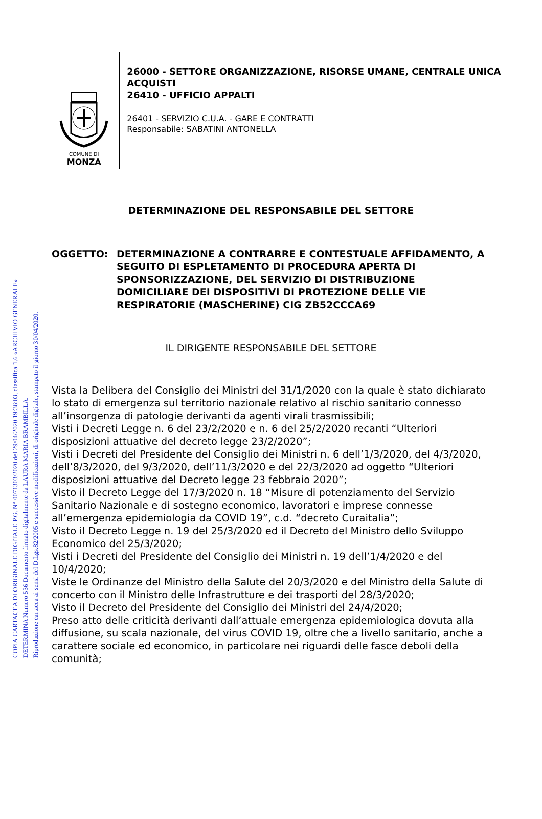COPIA CARTACEA DI ORIGINALE DIGITALE P.G. N° 0071303/2020 del 29/04/2020 19:36:03, classifica 1.6 «ARCHIVIO GENERALE»
DETERMINA Numero 536 Documento firmato digitalmente da LAURA MARIA BRAMBILLA.
Riproduzione cartacea ai sensi del D.Lgs.82/2005 e successive modificazioni, di originale digitale, stampato il giorno 30/04/2020.
COMUNE DI
MONZA
26000 - SETTORE ORGANIZZAZIONE, RISORSE UMANE, CENTRALE UNICA ACQUISTI
26410 - UFFICIO APPALTI
26401 - SERVIZIO C.U.A. - GARE E CONTRATTI
Responsabile: SABATINI ANTONELLA
DETERMINAZIONE DEL RESPONSABILE DEL SETTORE
OGGETTO: DETERMINAZIONE A CONTRARRE E CONTESTUALE AFFIDAMENTO, A SEGUITO DI ESPLETAMENTO DI PROCEDURA APERTA DI SPONSORIZZAZIONE, DEL SERVIZIO DI DISTRIBUZIONE DOMICILIARE DEI DISPOSITIVI DI PROTEZIONE DELLE VIE RESPIRATORIE (MASCHERINE) CIG ZB52CCCA69
IL DIRIGENTE RESPONSABILE DEL SETTORE
Vista la Delibera del Consiglio dei Ministri del 31/1/2020 con la quale è stato dichiarato lo stato di emergenza sul territorio nazionale relativo al rischio sanitario connesso all’insorgenza di patologie derivanti da agenti virali trasmissibili;
Visti i Decreti Legge n. 6 del 23/2/2020 e n. 6 del 25/2/2020 recanti “Ulteriori disposizioni attuative del decreto legge 23/2/2020”;
Visti i Decreti del Presidente del Consiglio dei Ministri n. 6 dell’1/3/2020, del 4/3/2020, dell’8/3/2020, del 9/3/2020, dell’11/3/2020 e del 22/3/2020 ad oggetto “Ulteriori disposizioni attuative del Decreto legge 23 febbraio 2020”;
Visto il Decreto Legge del 17/3/2020 n. 18 “Misure di potenziamento del Servizio Sanitario Nazionale e di sostegno economico, lavoratori e imprese connesse all’emergenza epidemiologia da COVID 19”, c.d. “decreto Curaitalia”;
Visto il Decreto Legge n. 19 del 25/3/2020 ed il Decreto del Ministro dello Sviluppo Economico del 25/3/2020;
Visti i Decreti del Presidente del Consiglio dei Ministri n. 19 dell’1/4/2020 e del 10/4/2020;
Viste le Ordinanze del Ministro della Salute del 20/3/2020 e del Ministro della Salute di concerto con il Ministro delle Infrastrutture e dei trasporti del 28/3/2020;
Visto il Decreto del Presidente del Consiglio dei Ministri del 24/4/2020;
Preso atto delle criticità derivanti dall’attuale emergenza epidemiologica dovuta alla diffusione, su scala nazionale, del virus COVID 19, oltre che a livello sanitario, anche a carattere sociale ed economico, in particolare nei riguardi delle fasce deboli della comunità;